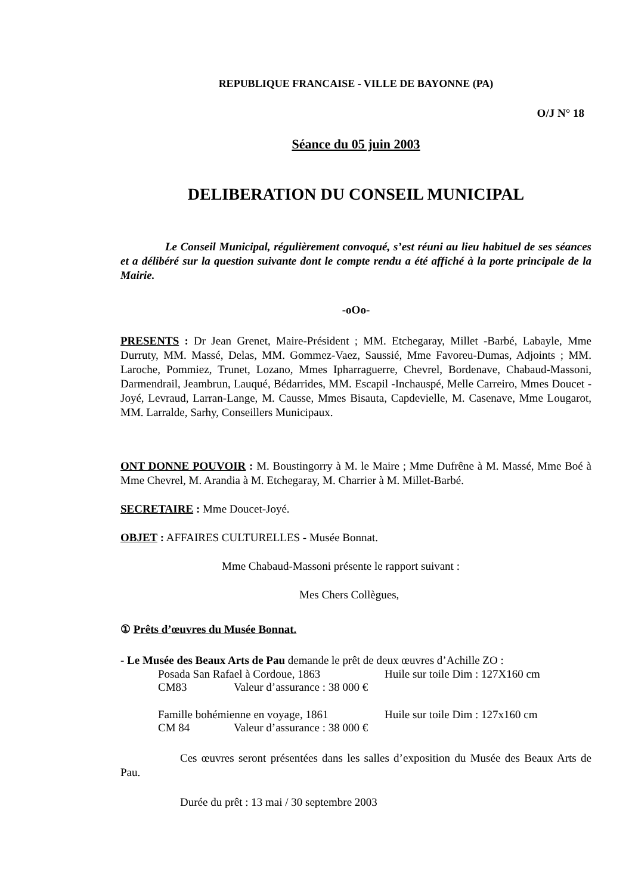REPUBLIQUE FRANCAISE - VILLE DE BAYONNE (PA)
O/J N° 18
Séance du 05 juin 2003
DELIBERATION DU CONSEIL MUNICIPAL
Le Conseil Municipal, régulièrement convoqué, s’est réuni au lieu habituel de ses séances et a délibéré sur la question suivante dont le compte rendu a été affiché à la porte principale de la Mairie.
-oOo-
PRESENTS : Dr Jean Grenet, Maire-Président ; MM. Etchegaray, Millet -Barbé, Labayle, Mme Durruty, MM. Massé, Delas, MM. Gommez-Vaez, Saussié, Mme Favoreu-Dumas, Adjoints ; MM. Laroche, Pommiez, Trunet, Lozano, Mmes Ipharraguerre, Chevrel, Bordenave, Chabaud-Massoni, Darmendrail, Jeambrun, Lauqué, Bédarrides, MM. Escapil -Inchauspé, Melle Carreiro, Mmes Doucet -Joyé, Levraud, Larran-Lange, M. Causse, Mmes Bisauta, Capdevielle, M. Casenave, Mme Lougarot, MM. Larralde, Sarhy, Conseillers Municipaux.
ONT DONNE POUVOIR : M. Boustingorry à M. le Maire ; Mme Dufrêne à M. Massé, Mme Boé à Mme Chevrel, M. Arandia à M. Etchegaray, M. Charrier à M. Millet-Barbé.
SECRETAIRE : Mme Doucet-Joyé.
OBJET : AFFAIRES CULTURELLES - Musée Bonnat.
Mme Chabaud-Massoni présente le rapport suivant :
Mes Chers Collègues,
① Prêts d’œuvres du Musée Bonnat.
- Le Musée des Beaux Arts de Pau demande le prêt de deux œuvres d’Achille ZO :
Posada San Rafael à Cordoue, 1863 Huile sur toile Dim : 127X160 cm
CM83 Valeur d’assurance : 38 000 €
Famille bohémienne en voyage, 1861 Huile sur toile Dim : 127x160 cm
CM 84 Valeur d’assurance : 38 000 €
Ces œuvres seront présentées dans les salles d’exposition du Musée des Beaux Arts de Pau.
Durée du prêt : 13 mai / 30 septembre 2003